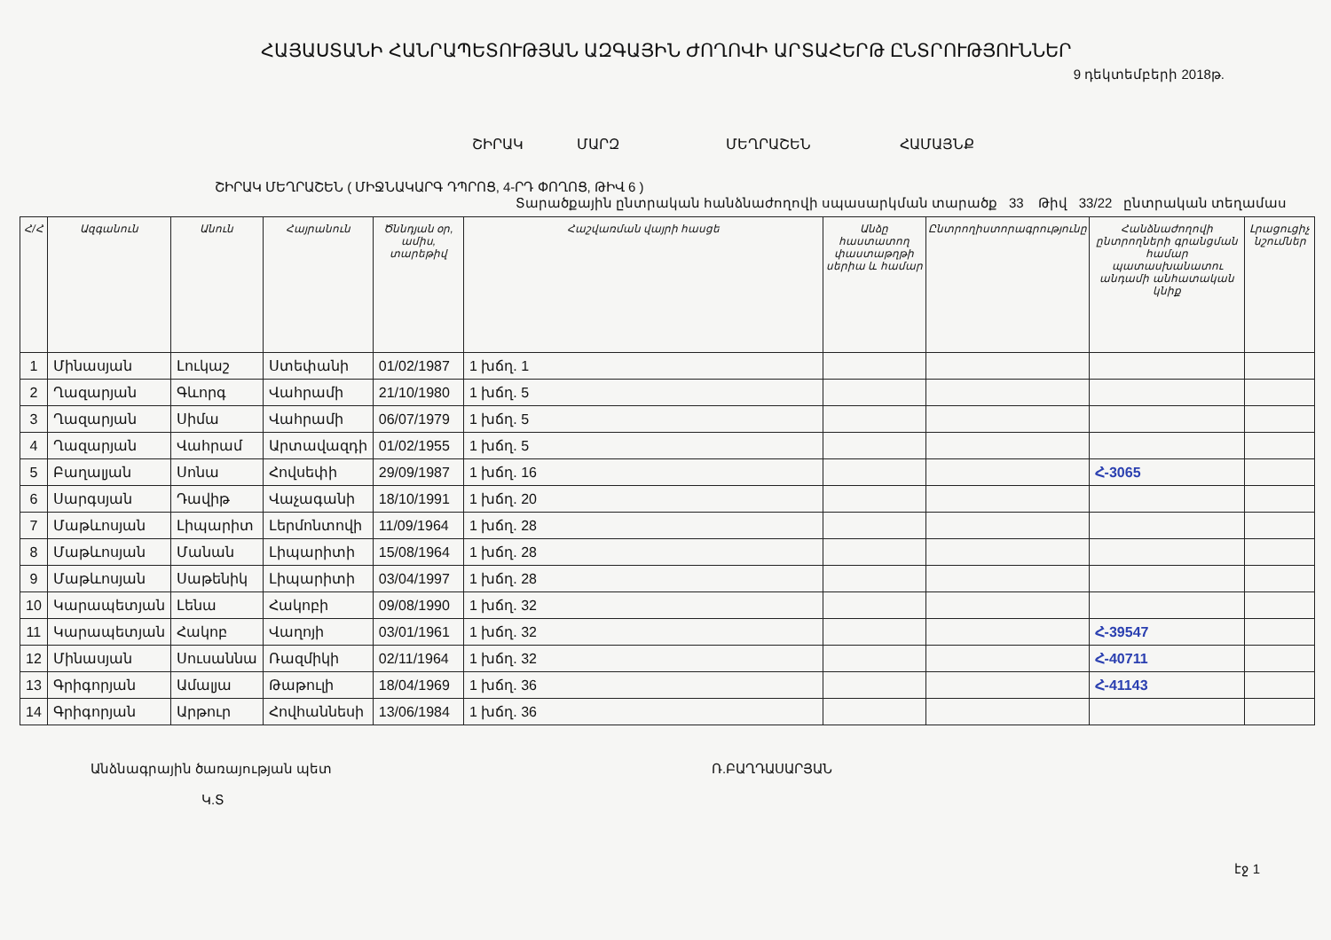ՀԱՅԱՍՏԱՆԻ ՀԱՆՐԱՊԵՏՈՒԹՅԱՆ ԱԶԳԱՅԻՆ ԺՈՂՈՎԻ ԱՐՏԱՀԵՐԹ ԸՆՏՐՈՒԹՅՈՒՆՆԵՐ
9 դեկտեմբերի 2018թ.
ՇԻՐԱԿ ՄԱՐԶ ՄԵՂՐԱՇԵՆ ՀԱՄԱՅՆՔ
ՇԻՐԱԿ ՄԵՂՐԱՇԵՆ ( ՄԻՋՆԱԿԱՐԳ ԴՊՐՈՑ, 4-ՐԴ ՓՈՂՈՑ, ԹԻՎ 6 )
Տարածքային ընտրական հանձնաժողովի սպասարկման տարածք 33 Թիվ 33/22 ընտրական տեղամաս
| Հ/Հ | Ազգանուն | Անուն | Հայրանուն | Ծննդյան օր, ամիս, տարեթիվ | Հաշվառման վայրի հասցե | Անձը հաստատող փաստաթղթի սերիա և համար | Ընտրողիստորագրությունը | Հանձնաժողովի ընտրողների գրանցման համար պատասխանատու անդամի անհատական կնիք | Լրացուցիչ նշումներ |
| --- | --- | --- | --- | --- | --- | --- | --- | --- | --- |
| 1 | Մինասյան | Լուկաշ | Ստեփանի | 01/02/1987 | 1 խճղ. 1 | | | | |
| 2 | Ղազարյան | Գևորգ | Վահրամի | 21/10/1980 | 1 խճղ. 5 | | | | |
| 3 | Ղազարյան | Սիմա | Վահրամի | 06/07/1979 | 1 խճղ. 5 | | | | |
| 4 | Ղազարյան | Վահրամ | Արտավազդի | 01/02/1955 | 1 խճղ. 5 | | | | |
| 5 | Բաղալյան | Սոնա | Հովսեփի | 29/09/1987 | 1 խճղ. 16 | | | Հ-3065 | |
| 6 | Սարգսյան | Դավիթ | Վաչագանի | 18/10/1991 | 1 խճղ. 20 | | | | |
| 7 | Մաթևոսյան | Լիպարիտ | Լերմոնտովի | 11/09/1964 | 1 խճղ. 28 | | | | |
| 8 | Մաթևոսյան | Մանան | Լիպարիտի | 15/08/1964 | 1 խճղ. 28 | | | | |
| 9 | Մաթևոսյան | Սաթենիկ | Լիպարիտի | 03/04/1997 | 1 խճղ. 28 | | | | |
| 10 | Կարապետյան | Լենա | Հակոբի | 09/08/1990 | 1 խճղ. 32 | | | | |
| 11 | Կարապետյան | Հակոբ | Վաղոյի | 03/01/1961 | 1 խճղ. 32 | | | Հ-39547 | |
| 12 | Մինասյան | Սուսաննա | Ռազմիկի | 02/11/1964 | 1 խճղ. 32 | | | Հ-40711 | |
| 13 | Գրիգորյան | Ամալյա | Թաթուլի | 18/04/1969 | 1 խճղ. 36 | | | Հ-41143 | |
| 14 | Գրիգորյան | Արթուր | Հովհաննեսի | 13/06/1984 | 1 խճղ. 36 | | | | |
Անձնագրային ծառայության պետ
Կ.Տ
Ռ.ԲԱՂԴԱՍԱՐՅԱՆ
էջ 1